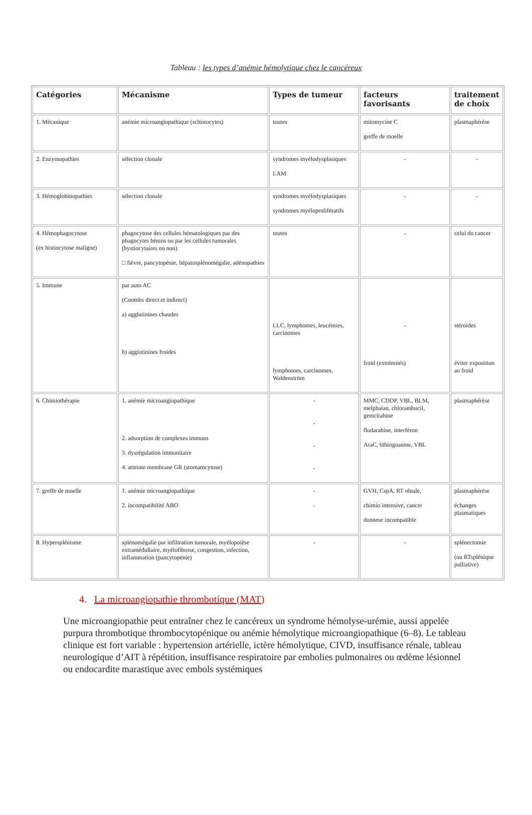Tableau : les types d’anémie hémolytique chez le cancéreux
| Catégories | Mécanisme | Types de tumeur | facteurs favorisants | traitement de choix |
| --- | --- | --- | --- | --- |
| 1. Mécanique | anémie microangiopathique (schistocytes) | toutes | mitomycine C greffe de moelle | plasmaphérèse |
| 2. Enzymopathies | sélection clonale | syndromes myélodysplasiques LAM | - | - |
| 3. Hémoglobinopathies | sélection clonale | syndromes myélodysplasiques syndromes myéloprolifératifs | - | - |
| 4. Hémophagocytose (ex histiocytose maligne) | phagocytose des cellules hématologiques par des phagocytes bénins ou par les cellules tumorales (hystiocytaires ou non) □ fièvre, pancytopénie, hépatosplénomégalie, adénopathies | toutes | - | celui du cancer |
| 5. Immune | par auto AC (Coombs direct et indirect) a) agglutinines chaudes b) agglutinines froides | LLC, lymphomes, leucémies, carcinomes lymphomes, carcinomes, Waldenström | - froid (extrémités) | stéroïdes éviter exposition au froid |
| 6. Chimiothérapie | 1. anémie microangiopathique 2. adsorption de complexes immuns 3. dysrégulation immunitaire 4. atteinte membrane GR (stomatocytose) | - - - - | MMC, CDDP, VBL, BLM, melphalan, chlorambucil, gemcitabine fludarabine, interféron AraC, 6thioguanine, VBL | plasmaphérèse |
| 7. greffe de moelle | 1. anémie microangiopathique 2. incompatibilité ABO | - - | GVH, CspA, RT rénale, chimio intensive, cancer donneur incompatible | plasmaphérèse échanges plasmatiques |
| 8. Hypersplénisme | splénomégalie par infiltration tumorale, myélopoïèse extramédullaire, myélofibrose, congestion, infection, inflammation (pancytopénie) | - | - | splénectomie (ou RTsplénique palliative) |
4. La microangiopathie thrombotique (MAT)
Une microangiopathie peut entraîner chez le cancéreux un syndrome hémolyse-urémie, aussi appelée purpura thrombotique thrombocytopénique ou anémie hémolytique microangiopathique (6–8). Le tableau clinique est fort variable : hypertension artérielle, ictère hémolytique, CIVD, insuffisance rénale, tableau neurologique d’AIT à répétition, insuffisance respiratoire par embolies pulmonaires ou œdème lésionnel ou endocardite marastique avec embols systémiques